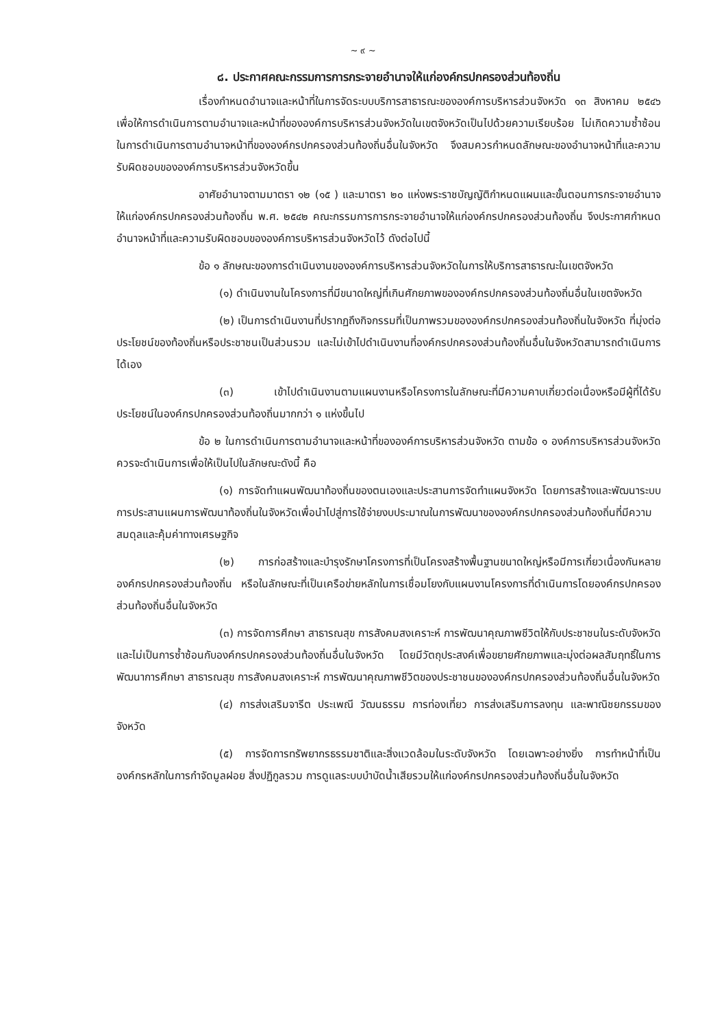~ ๙ ~
๘. ประกาศคณะกรรมการการกระจายอำนาจให้แก่องค์กรปกครองส่วนท้องถิ่น
เรื่องกำหนดอำนาจและหน้าที่ในการจัดระบบบริการสาธารณะขององค์การบริหารส่วนจังหวัด ๑๓ สิงหาคม ๒๕๔๖ เพื่อให้การดำเนินการตามอำนาจและหน้าที่ขององค์การบริหารส่วนจังหวัดในเขตจังหวัดเป็นไปด้วยความเรียบร้อย ไม่เกิดความซ้ำซ้อนในการดำเนินการตามอำนาจหน้าที่ขององค์กรปกครองส่วนท้องถิ่นอื่นในจังหวัด จึงสมควรกำหนดลักษณะของอำนาจหน้าที่และความรับผิดชอบขององค์การบริหารส่วนจังหวัดขึ้น
อาศัยอำนาจตามมาตรา ๑๒ (๑๕ ) และมาตรา ๒๐ แห่งพระราชบัญญัติกำหนดแผนและขั้นตอนการกระจายอำนาจให้แก่องค์กรปกครองส่วนท้องถิ่น พ.ศ. ๒๕๔๒ คณะกรรมการการกระจายอำนาจให้แก่องค์กรปกครองส่วนท้องถิ่น จึงประกาศกำหนดอำนาจหน้าที่และความรับผิดชอบขององค์การบริหารส่วนจังหวัดไว้ ดังต่อไปนี้
ข้อ ๑ ลักษณะของการดำเนินงานขององค์การบริหารส่วนจังหวัดในการให้บริการสาธารณะในเขตจังหวัด
(๑) ดำเนินงานในโครงการที่มีขนาดใหญ่ที่เกินศักยภาพขององค์กรปกครองส่วนท้องถิ่นอื่นในเขตจังหวัด
(๒) เป็นการดำเนินงานที่ปรากฏถึงกิจกรรมที่เป็นภาพรวมขององค์กรปกครองส่วนท้องถิ่นในจังหวัด ที่มุ่งต่อประโยชน์ของท้องถิ่นหรือประชาชนเป็นส่วนรวม และไม่เข้าไปดำเนินงานที่องค์กรปกครองส่วนท้องถิ่นอื่นในจังหวัดสามารถดำเนินการได้เอง
(๓) เข้าไปดำเนินงานตามแผนงานหรือโครงการในลักษณะที่มีความคาบเกี่ยวต่อเนื่องหรือมีผู้ที่ได้รับประโยชน์ในองค์กรปกครองส่วนท้องถิ่นมากกว่า ๑ แห่งขึ้นไป
ข้อ ๒ ในการดำเนินการตามอำนาจและหน้าที่ขององค์การบริหารส่วนจังหวัด ตามข้อ ๑ องค์การบริหารส่วนจังหวัดควรจะดำเนินการเพื่อให้เป็นไปในลักษณะดังนี้ คือ
(๑) การจัดทำแผนพัฒนาท้องถิ่นของตนเองและประสานการจัดทำแผนจังหวัด โดยการสร้างและพัฒนาระบบการประสานแผนการพัฒนาท้องถิ่นในจังหวัดเพื่อนำไปสู่การใช้จ่ายงบประมาณในการพัฒนาขององค์กรปกครองส่วนท้องถิ่นที่มีความสมดุลและคุ้มค่าทางเศรษฐกิจ
(๒) การก่อสร้างและบำรุงรักษาโครงการที่เป็นโครงสร้างพื้นฐานขนาดใหญ่หรือมีการเกี่ยวเนื่องกันหลายองค์กรปกครองส่วนท้องถิ่น หรือในลักษณะที่เป็นเครือข่ายหลักในการเชื่อมโยงกับแผนงานโครงการที่ดำเนินการโดยองค์กรปกครองส่วนท้องถิ่นอื่นในจังหวัด
(๓) การจัดการศึกษา สาธารณสุข การสังคมสงเคราะห์ การพัฒนาคุณภาพชีวิตให้กับประชาชนในระดับจังหวัด และไม่เป็นการซ้ำซ้อนกับองค์กรปกครองส่วนท้องถิ่นอื่นในจังหวัด โดยมีวัตถุประสงค์เพื่อขยายศักยภาพและมุ่งต่อผลสัมฤทธิ์ในการพัฒนาการศึกษา สาธารณสุข การสังคมสงเคราะห์ การพัฒนาคุณภาพชีวิตของประชาชนขององค์กรปกครองส่วนท้องถิ่นอื่นในจังหวัด
(๔) การส่งเสริมจารีต ประเพณี วัฒนธรรม การท่องเที่ยว การส่งเสริมการลงทุน และพาณิชยกรรมของจังหวัด
(๕) การจัดการทรัพยากรธรรมชาติและสิ่งแวดล้อมในระดับจังหวัด โดยเฉพาะอย่างยิ่ง การทำหน้าที่เป็นองค์กรหลักในการกำจัดมูลฝอย สิ่งปฏิกูลรวม การดูแลระบบบำบัดน้ำเสียรวมให้แก่องค์กรปกครองส่วนท้องถิ่นอื่นในจังหวัด